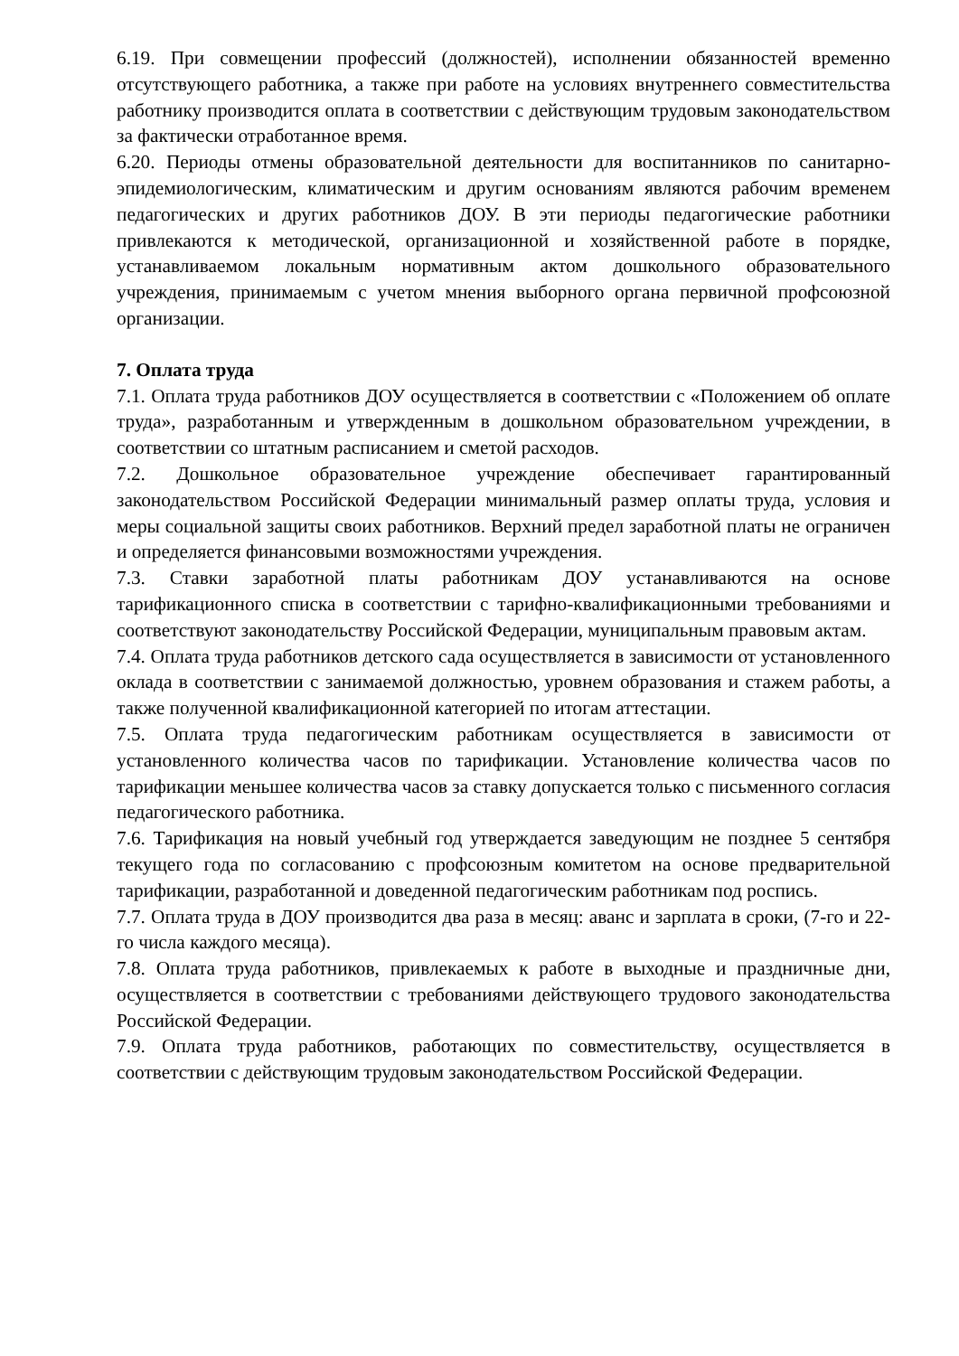6.19. При совмещении профессий (должностей), исполнении обязанностей временно отсутствующего работника, а также при работе на условиях внутреннего совместительства работнику производится оплата в соответствии с действующим трудовым законодательством за фактически отработанное время.
6.20. Периоды отмены образовательной деятельности для воспитанников по санитарно-эпидемиологическим, климатическим и другим основаниям являются рабочим временем педагогических и других работников ДОУ. В эти периоды педагогические работники привлекаются к методической, организационной и хозяйственной работе в порядке, устанавливаемом локальным нормативным актом дошкольного образовательного учреждения, принимаемым с учетом мнения выборного органа первичной профсоюзной организации.
7. Оплата труда
7.1. Оплата труда работников ДОУ осуществляется в соответствии с «Положением об оплате труда», разработанным и утвержденным в дошкольном образовательном учреждении, в соответствии со штатным расписанием и сметой расходов.
7.2. Дошкольное образовательное учреждение обеспечивает гарантированный законодательством Российской Федерации минимальный размер оплаты труда, условия и меры социальной защиты своих работников. Верхний предел заработной платы не ограничен и определяется финансовыми возможностями учреждения.
7.3. Ставки заработной платы работникам ДОУ устанавливаются на основе тарификационного списка в соответствии с тарифно-квалификационными требованиями и соответствуют законодательству Российской Федерации, муниципальным правовым актам.
7.4. Оплата труда работников детского сада осуществляется в зависимости от установленного оклада в соответствии с занимаемой должностью, уровнем образования и стажем работы, а также полученной квалификационной категорией по итогам аттестации.
7.5. Оплата труда педагогическим работникам осуществляется в зависимости от установленного количества часов по тарификации. Установление количества часов по тарификации меньшее количества часов за ставку допускается только с письменного согласия педагогического работника.
7.6. Тарификация на новый учебный год утверждается заведующим не позднее 5 сентября текущего года по согласованию с профсоюзным комитетом на основе предварительной тарификации, разработанной и доведенной педагогическим работникам под роспись.
7.7. Оплата труда в ДОУ производится два раза в месяц: аванс и зарплата в сроки, (7-го и 22-го числа каждого месяца).
7.8. Оплата труда работников, привлекаемых к работе в выходные и праздничные дни, осуществляется в соответствии с требованиями действующего трудового законодательства Российской Федерации.
7.9. Оплата труда работников, работающих по совместительству, осуществляется в соответствии с действующим трудовым законодательством Российской Федерации.